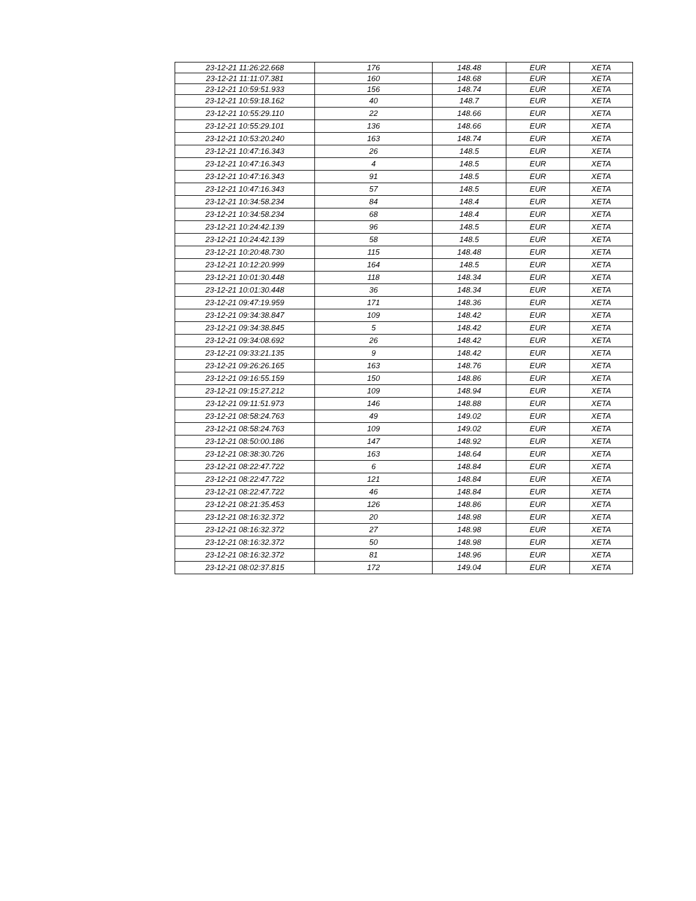| 23-12-21 11:26:22.668 | 176 | 148.48 | EUR | XETA |
| 23-12-21 11:11:07.381 | 160 | 148.68 | EUR | XETA |
| 23-12-21 10:59:51.933 | 156 | 148.74 | EUR | XETA |
| 23-12-21 10:59:18.162 | 40 | 148.7 | EUR | XETA |
| 23-12-21 10:55:29.110 | 22 | 148.66 | EUR | XETA |
| 23-12-21 10:55:29.101 | 136 | 148.66 | EUR | XETA |
| 23-12-21 10:53:20.240 | 163 | 148.74 | EUR | XETA |
| 23-12-21 10:47:16.343 | 26 | 148.5 | EUR | XETA |
| 23-12-21 10:47:16.343 | 4 | 148.5 | EUR | XETA |
| 23-12-21 10:47:16.343 | 91 | 148.5 | EUR | XETA |
| 23-12-21 10:47:16.343 | 57 | 148.5 | EUR | XETA |
| 23-12-21 10:34:58.234 | 84 | 148.4 | EUR | XETA |
| 23-12-21 10:34:58.234 | 68 | 148.4 | EUR | XETA |
| 23-12-21 10:24:42.139 | 96 | 148.5 | EUR | XETA |
| 23-12-21 10:24:42.139 | 58 | 148.5 | EUR | XETA |
| 23-12-21 10:20:48.730 | 115 | 148.48 | EUR | XETA |
| 23-12-21 10:12:20.999 | 164 | 148.5 | EUR | XETA |
| 23-12-21 10:01:30.448 | 118 | 148.34 | EUR | XETA |
| 23-12-21 10:01:30.448 | 36 | 148.34 | EUR | XETA |
| 23-12-21 09:47:19.959 | 171 | 148.36 | EUR | XETA |
| 23-12-21 09:34:38.847 | 109 | 148.42 | EUR | XETA |
| 23-12-21 09:34:38.845 | 5 | 148.42 | EUR | XETA |
| 23-12-21 09:34:08.692 | 26 | 148.42 | EUR | XETA |
| 23-12-21 09:33:21.135 | 9 | 148.42 | EUR | XETA |
| 23-12-21 09:26:26.165 | 163 | 148.76 | EUR | XETA |
| 23-12-21 09:16:55.159 | 150 | 148.86 | EUR | XETA |
| 23-12-21 09:15:27.212 | 109 | 148.94 | EUR | XETA |
| 23-12-21 09:11:51.973 | 146 | 148.88 | EUR | XETA |
| 23-12-21 08:58:24.763 | 49 | 149.02 | EUR | XETA |
| 23-12-21 08:58:24.763 | 109 | 149.02 | EUR | XETA |
| 23-12-21 08:50:00.186 | 147 | 148.92 | EUR | XETA |
| 23-12-21 08:38:30.726 | 163 | 148.64 | EUR | XETA |
| 23-12-21 08:22:47.722 | 6 | 148.84 | EUR | XETA |
| 23-12-21 08:22:47.722 | 121 | 148.84 | EUR | XETA |
| 23-12-21 08:22:47.722 | 46 | 148.84 | EUR | XETA |
| 23-12-21 08:21:35.453 | 126 | 148.86 | EUR | XETA |
| 23-12-21 08:16:32.372 | 20 | 148.98 | EUR | XETA |
| 23-12-21 08:16:32.372 | 27 | 148.98 | EUR | XETA |
| 23-12-21 08:16:32.372 | 50 | 148.98 | EUR | XETA |
| 23-12-21 08:16:32.372 | 81 | 148.96 | EUR | XETA |
| 23-12-21 08:02:37.815 | 172 | 149.04 | EUR | XETA |